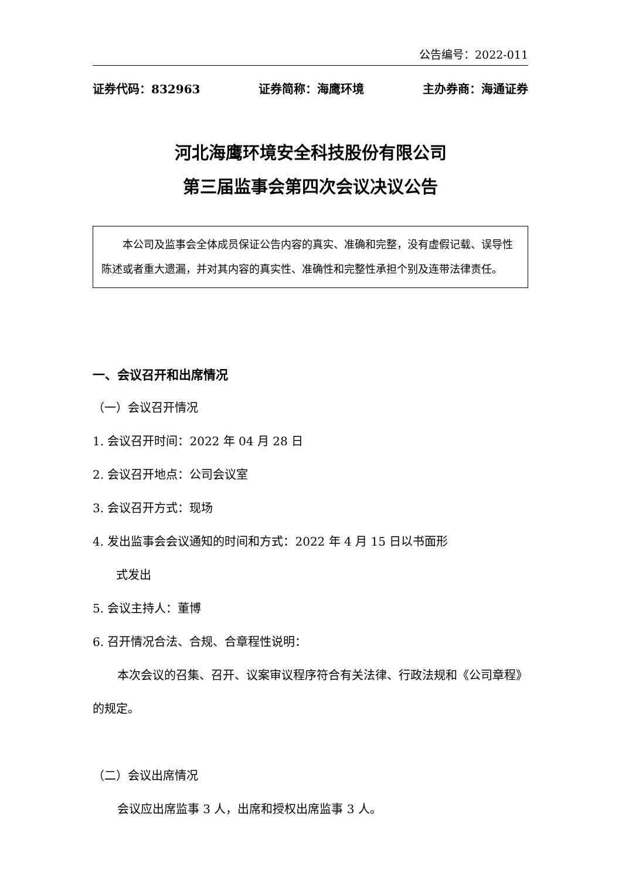公告编号：2022-011
证券代码：832963 证券简称：海鹰环境 主办券商：海通证券
河北海鹰环境安全科技股份有限公司
第三届监事会第四次会议决议公告
本公司及监事会全体成员保证公告内容的真实、准确和完整，没有虚假记载、误导性陈述或者重大遗漏，并对其内容的真实性、准确性和完整性承担个别及连带法律责任。
一、会议召开和出席情况
（一）会议召开情况
1. 会议召开时间：2022 年 04 月 28 日
2. 会议召开地点：公司会议室
3. 会议召开方式：现场
4. 发出监事会会议通知的时间和方式：2022 年 4 月 15 日以书面形
式发出
5. 会议主持人：董博
6. 召开情况合法、合规、合章程性说明：
本次会议的召集、召开、议案审议程序符合有关法律、行政法规和《公司章程》的规定。
（二）会议出席情况
会议应出席监事 3 人，出席和授权出席监事 3 人。